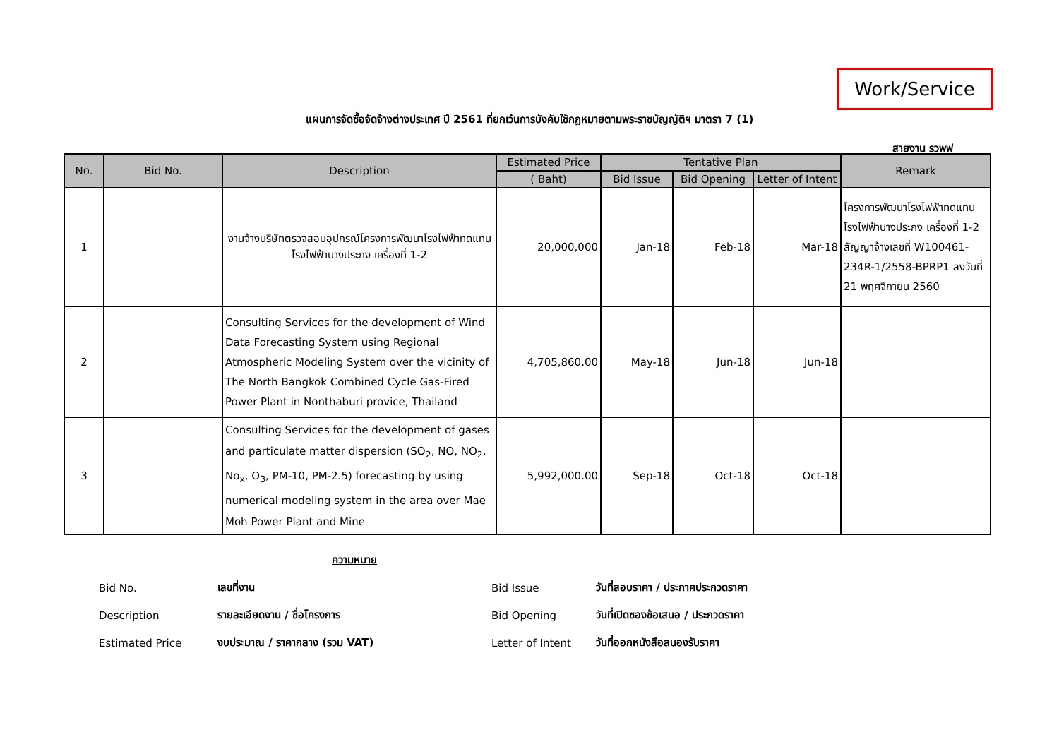Work/Service
แผนการจัดซื้อจัดจ้างต่างประเทศ ปี 2561 ที่ยกเว้นการบังคับใช้กฎหมายตามพระราชบัญญัติฯ มาตรา 7 (1)
สายงาน รวพฟ
| No. | Bid No. | Description | Estimated Price | Tentative Plan | | | Remark |
| --- | --- | --- | --- | --- | --- | --- | --- |
| | | | ( Baht) | Bid Issue | Bid Opening | Letter of Intent | |
| 1 | | งานจ้างบริษัทตรวจสอบอุปกรณ์โครงการพัฒนาโรงไฟฟ้าทดแทน โรงไฟฟ้าบางประกง เครื่องที่ 1-2 | 20,000,000 | Jan-18 | Feb-18 | Mar-18 | โครงการพัฒนาโรงไฟฟ้าทดแทน โรงไฟฟ้าบางประกง เครื่องที่ 1-2 สัญญาจ้างเลขที่ W100461-234R-1/2558-BPRP1 ลงวันที่ 21 พฤศจิกายน 2560 |
| 2 | | Consulting Services for the development of Wind Data Forecasting System using Regional Atmospheric Modeling System over the vicinity of The North Bangkok Combined Cycle Gas-Fired Power Plant in Nonthaburi provice, Thailand | 4,705,860.00 | May-18 | Jun-18 | Jun-18 | |
| 3 | | Consulting Services for the development of gases and particulate matter dispersion (SO<sub>2</sub>, NO, NO<sub>2</sub>, No<sub>x</sub>, O<sub>3</sub>, PM-10, PM-2.5) forecasting by using numerical modeling system in the area over Mae Moh Power Plant and Mine | 5,992,000.00 | Sep-18 | Oct-18 | Oct-18 | |
ความหมาย
| Bid No. | เลขที่งาน | Bid Issue | วันที่สอบราคา / ประกาศประกวดราคา |
| Description | รายละเอียดงาน / ชื่อโครงการ | Bid Opening | วันที่เปิดซองข้อเสนอ / ประกวดราคา |
| Estimated Price | งบประมาณ / ราคากลาง (รวม VAT) | Letter of Intent | วันที่ออกหนังสือสนองรับราคา |